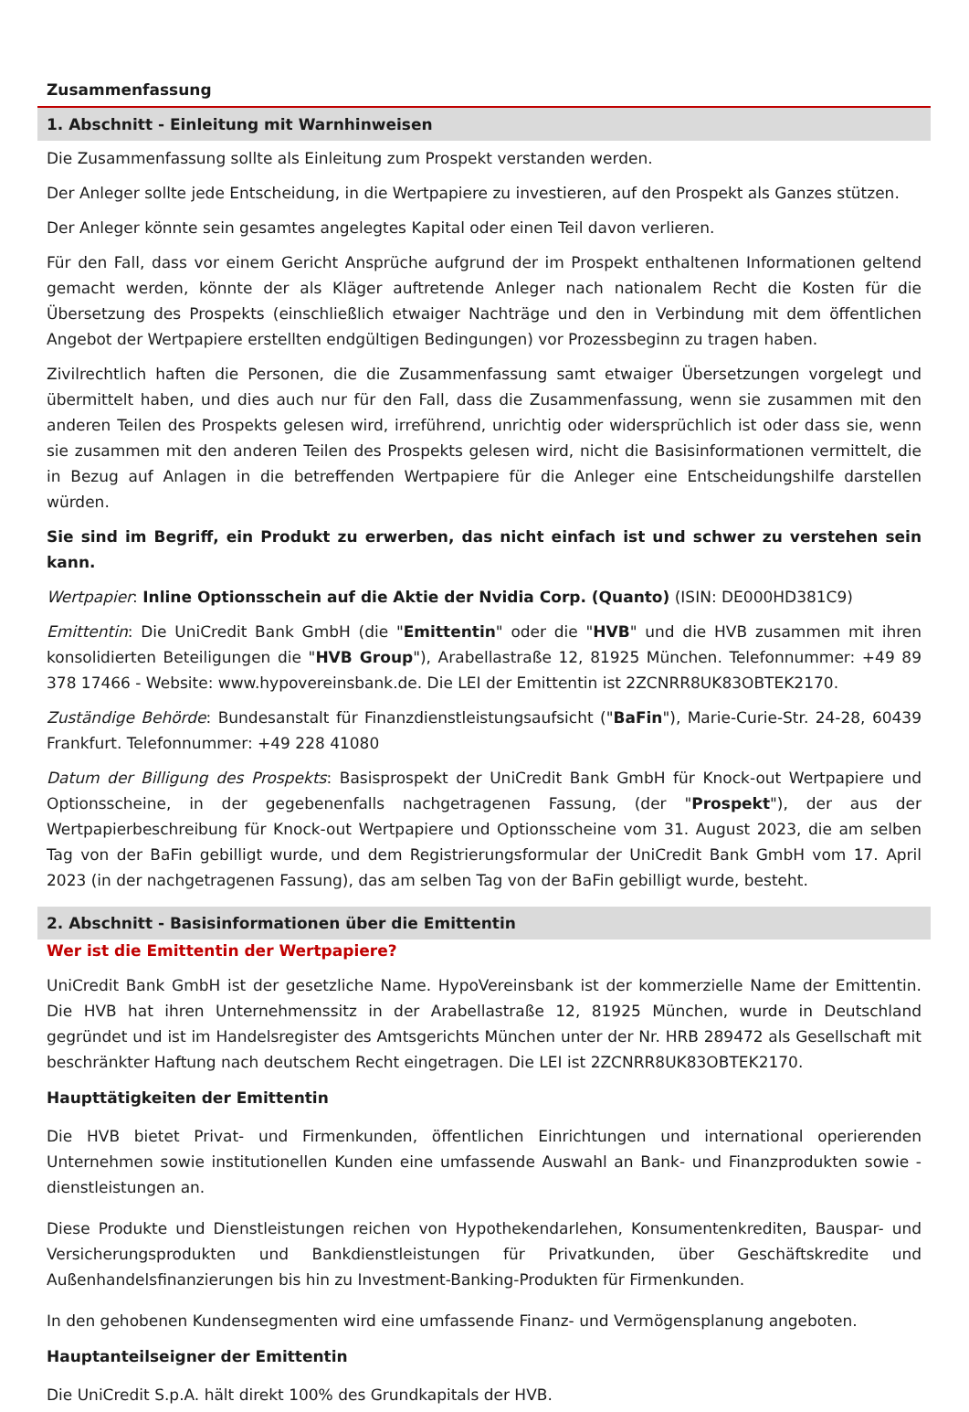Zusammenfassung
1. Abschnitt - Einleitung mit Warnhinweisen
Die Zusammenfassung sollte als Einleitung zum Prospekt verstanden werden.
Der Anleger sollte jede Entscheidung, in die Wertpapiere zu investieren, auf den Prospekt als Ganzes stützen.
Der Anleger könnte sein gesamtes angelegtes Kapital oder einen Teil davon verlieren.
Für den Fall, dass vor einem Gericht Ansprüche aufgrund der im Prospekt enthaltenen Informationen geltend gemacht werden, könnte der als Kläger auftretende Anleger nach nationalem Recht die Kosten für die Übersetzung des Prospekts (einschließlich etwaiger Nachträge und den in Verbindung mit dem öffentlichen Angebot der Wertpapiere erstellten endgültigen Bedingungen) vor Prozessbeginn zu tragen haben.
Zivilrechtlich haften die Personen, die die Zusammenfassung samt etwaiger Übersetzungen vorgelegt und übermittelt haben, und dies auch nur für den Fall, dass die Zusammenfassung, wenn sie zusammen mit den anderen Teilen des Prospekts gelesen wird, irreführend, unrichtig oder widersprüchlich ist oder dass sie, wenn sie zusammen mit den anderen Teilen des Prospekts gelesen wird, nicht die Basisinformationen vermittelt, die in Bezug auf Anlagen in die betreffenden Wertpapiere für die Anleger eine Entscheidungshilfe darstellen würden.
Sie sind im Begriff, ein Produkt zu erwerben, das nicht einfach ist und schwer zu verstehen sein kann.
Wertpapier: Inline Optionsschein auf die Aktie der Nvidia Corp. (Quanto) (ISIN: DE000HD381C9)
Emittentin: Die UniCredit Bank GmbH (die "Emittentin" oder die "HVB" und die HVB zusammen mit ihren konsolidierten Beteiligungen die "HVB Group"), Arabellastraße 12, 81925 München. Telefonnummer: +49 89 378 17466 - Website: www.hypovereinsbank.de. Die LEI der Emittentin ist 2ZCNRR8UK83OBTEK2170.
Zuständige Behörde: Bundesanstalt für Finanzdienstleistungsaufsicht ("BaFin"), Marie-Curie-Str. 24-28, 60439 Frankfurt. Telefonnummer: +49 228 41080
Datum der Billigung des Prospekts: Basisprospekt der UniCredit Bank GmbH für Knock-out Wertpapiere und Optionsscheine, in der gegebenenfalls nachgetragenen Fassung, (der "Prospekt"), der aus der Wertpapierbeschreibung für Knock-out Wertpapiere und Optionsscheine vom 31. August 2023, die am selben Tag von der BaFin gebilligt wurde, und dem Registrierungsformular der UniCredit Bank GmbH vom 17. April 2023 (in der nachgetragenen Fassung), das am selben Tag von der BaFin gebilligt wurde, besteht.
2. Abschnitt - Basisinformationen über die Emittentin
Wer ist die Emittentin der Wertpapiere?
UniCredit Bank GmbH ist der gesetzliche Name. HypoVereinsbank ist der kommerzielle Name der Emittentin. Die HVB hat ihren Unternehmenssitz in der Arabellastraße 12, 81925 München, wurde in Deutschland gegründet und ist im Handelsregister des Amtsgerichts München unter der Nr. HRB 289472 als Gesellschaft mit beschränkter Haftung nach deutschem Recht eingetragen. Die LEI ist 2ZCNRR8UK83OBTEK2170.
Haupttätigkeiten der Emittentin
Die HVB bietet Privat- und Firmenkunden, öffentlichen Einrichtungen und international operierenden Unternehmen sowie institutionellen Kunden eine umfassende Auswahl an Bank- und Finanzprodukten sowie -dienstleistungen an.
Diese Produkte und Dienstleistungen reichen von Hypothekendarlehen, Konsumentenkrediten, Bauspar- und Versicherungsprodukten und Bankdienstleistungen für Privatkunden, über Geschäftskredite und Außenhandelsfinanzierungen bis hin zu Investment-Banking-Produkten für Firmenkunden.
In den gehobenen Kundensegmenten wird eine umfassende Finanz- und Vermögensplanung angeboten.
Hauptanteilseigner der Emittentin
Die UniCredit S.p.A. hält direkt 100% des Grundkapitals der HVB.